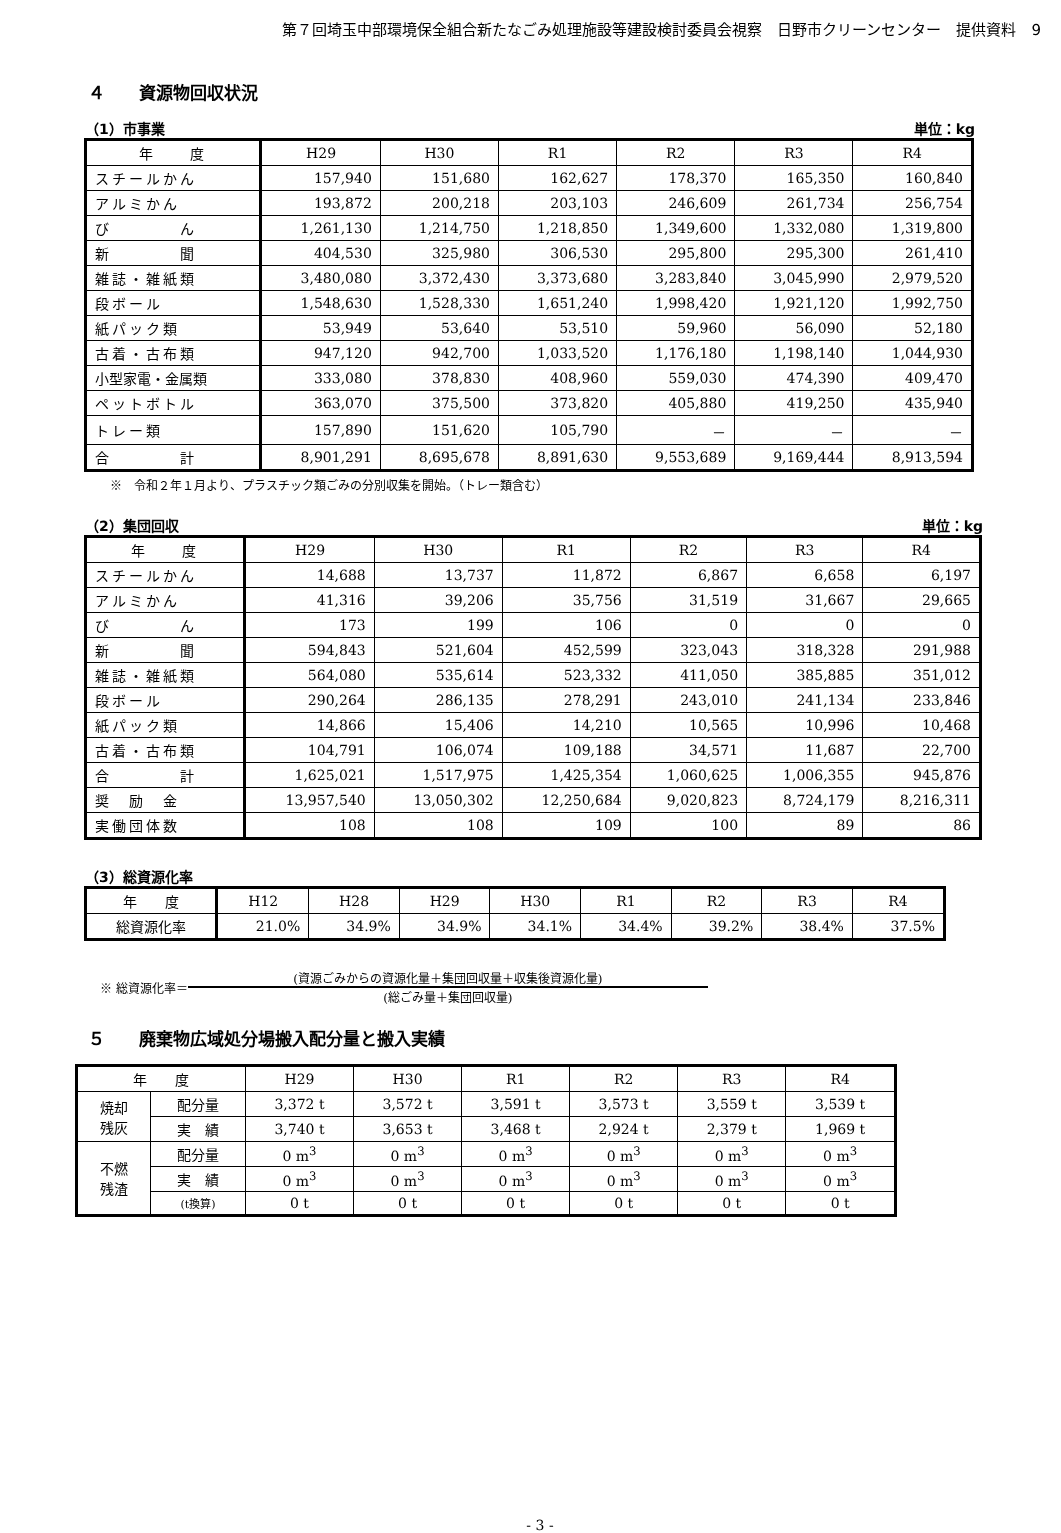第７回埼玉中部環境保全組合新たなごみ処理施設等建設検討委員会視察　日野市クリーンセンター　提供資料　9
４　　資源物回収状況
（1）市事業 単位：kg
| 年 度 | H29 | H30 | R1 | R2 | R3 | R4 |
| --- | --- | --- | --- | --- | --- | --- |
| スチールかん | 157,940 | 151,680 | 162,627 | 178,370 | 165,350 | 160,840 |
| アルミかん | 193,872 | 200,218 | 203,103 | 246,609 | 261,734 | 256,754 |
| び ん | 1,261,130 | 1,214,750 | 1,218,850 | 1,349,600 | 1,332,080 | 1,319,800 |
| 新 聞 | 404,530 | 325,980 | 306,530 | 295,800 | 295,300 | 261,410 |
| 雑誌・雑紙類 | 3,480,080 | 3,372,430 | 3,373,680 | 3,283,840 | 3,045,990 | 2,979,520 |
| 段ボール | 1,548,630 | 1,528,330 | 1,651,240 | 1,998,420 | 1,921,120 | 1,992,750 |
| 紙パック類 | 53,949 | 53,640 | 53,510 | 59,960 | 56,090 | 52,180 |
| 古着・古布類 | 947,120 | 942,700 | 1,033,520 | 1,176,180 | 1,198,140 | 1,044,930 |
| 小型家電・金属類 | 333,080 | 378,830 | 408,960 | 559,030 | 474,390 | 409,470 |
| ペットボトル | 363,070 | 375,500 | 373,820 | 405,880 | 419,250 | 435,940 |
| トレー類 | 157,890 | 151,620 | 105,790 | － | － | － |
| 合 計 | 8,901,291 | 8,695,678 | 8,891,630 | 9,553,689 | 9,169,444 | 8,913,594 |
※　令和２年１月より、プラスチック類ごみの分別収集を開始。（トレー類含む）
（2）集団回収 単位：kg
| 年 度 | H29 | H30 | R1 | R2 | R3 | R4 |
| --- | --- | --- | --- | --- | --- | --- |
| スチールかん | 14,688 | 13,737 | 11,872 | 6,867 | 6,658 | 6,197 |
| アルミかん | 41,316 | 39,206 | 35,756 | 31,519 | 31,667 | 29,665 |
| び ん | 173 | 199 | 106 | 0 | 0 | 0 |
| 新 聞 | 594,843 | 521,604 | 452,599 | 323,043 | 318,328 | 291,988 |
| 雑誌・雑紙類 | 564,080 | 535,614 | 523,332 | 411,050 | 385,885 | 351,012 |
| 段ボール | 290,264 | 286,135 | 278,291 | 243,010 | 241,134 | 233,846 |
| 紙パック類 | 14,866 | 15,406 | 14,210 | 10,565 | 10,996 | 10,468 |
| 古着・古布類 | 104,791 | 106,074 | 109,188 | 34,571 | 11,687 | 22,700 |
| 合 計 | 1,625,021 | 1,517,975 | 1,425,354 | 1,060,625 | 1,006,355 | 945,876 |
| 奨 励 金 | 13,957,540 | 13,050,302 | 12,250,684 | 9,020,823 | 8,724,179 | 8,216,311 |
| 実働団体数 | 108 | 108 | 109 | 100 | 89 | 86 |
（3）総資源化率
| 年 度 | H12 | H28 | H29 | H30 | R1 | R2 | R3 | R4 |
| --- | --- | --- | --- | --- | --- | --- | --- | --- |
| 総資源化率 | 21.0% | 34.9% | 34.9% | 34.1% | 34.4% | 39.2% | 38.4% | 37.5% |
※ 総資源化率＝
(資源ごみからの資源化量＋集団回収量＋収集後資源化量)
(総ごみ量＋集団回収量)
５　　廃棄物広域処分場搬入配分量と搬入実績
| 年 度 | | H29 | H30 | R1 | R2 | R3 | R4 |
| --- | --- | --- | --- | --- | --- | --- | --- |
| 焼却 残灰 | 配分量 | 3,372 t | 3,572 t | 3,591 t | 3,573 t | 3,559 t | 3,539 t |
| | 実 績 | 3,740 t | 3,653 t | 3,468 t | 2,924 t | 2,379 t | 1,969 t |
| 不燃 残渣 | 配分量 | 0 m<sup>3</sup> | 0 m<sup>3</sup> | 0 m<sup>3</sup> | 0 m<sup>3</sup> | 0 m<sup>3</sup> | 0 m<sup>3</sup> |
| | 実 績 | 0 m<sup>3</sup> | 0 m<sup>3</sup> | 0 m<sup>3</sup> | 0 m<sup>3</sup> | 0 m<sup>3</sup> | 0 m<sup>3</sup> |
| | (t換算) | 0 t | 0 t | 0 t | 0 t | 0 t | 0 t |
- 3 -